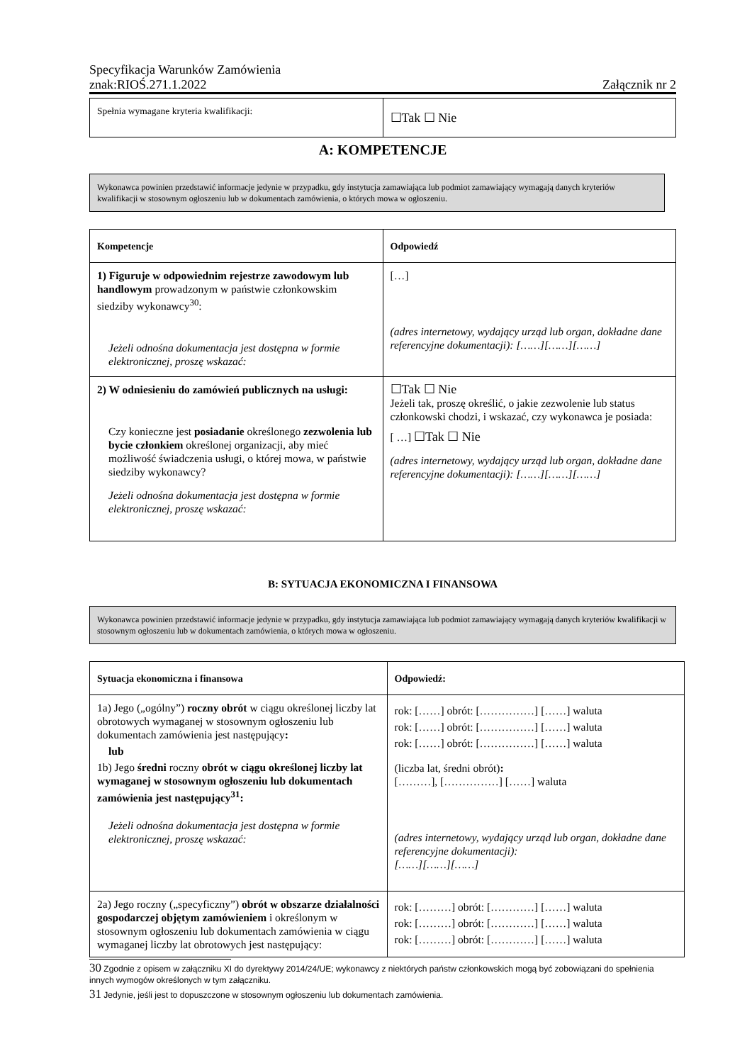Specyfikacja Warunków Zamówienia
znak:RIOŚ.271.1.2022 Załącznik nr 2
| Spełnia wymagane kryteria kwalifikacji: | ☐Tak ☐ Nie |
A: KOMPETENCJE
Wykonawca powinien przedstawić informacje jedynie w przypadku, gdy instytucja zamawiająca lub podmiot zamawiający wymagają danych kryteriów kwalifikacji w stosownym ogłoszeniu lub w dokumentach zamówienia, o których mowa w ogłoszeniu.
| Kompetencje | Odpowiedź |
| --- | --- |
| 1) Figuruje w odpowiednim rejestrze zawodowym lub handlowym prowadzonym w państwie członkowskim siedziby wykonawcy<sup>30</sup>: Jeżeli odnośna dokumentacja jest dostępna w formie elektronicznej, proszę wskazać: | […] (adres internetowy, wydający urząd lub organ, dokładne dane referencyjne dokumentacji): [……][……][……] |
| 2) W odniesieniu do zamówień publicznych na usługi: Czy konieczne jest posiadanie określonego zezwolenia lub bycie członkiem określonej organizacji, aby mieć możliwość świadczenia usługi, o której mowa, w państwie siedziby wykonawcy? Jeżeli odnośna dokumentacja jest dostępna w formie elektronicznej, proszę wskazać: | ☐Tak ☐ Nie Jeżeli tak, proszę określić, o jakie zezwolenie lub status członkowski chodzi, i wskazać, czy wykonawca je posiada: [ …] ☐Tak ☐ Nie (adres internetowy, wydający urząd lub organ, dokładne dane referencyjne dokumentacji): [……][……][……] |
B: SYTUACJA EKONOMICZNA I FINANSOWA
Wykonawca powinien przedstawić informacje jedynie w przypadku, gdy instytucja zamawiająca lub podmiot zamawiający wymagają danych kryteriów kwalifikacji w stosownym ogłoszeniu lub w dokumentach zamówienia, o których mowa w ogłoszeniu.
| Sytuacja ekonomiczna i finansowa | Odpowiedź: |
| --- | --- |
| 1a) Jego („ogólny”) roczny obrót w ciągu określonej liczby lat obrotowych wymaganej w stosownym ogłoszeniu lub dokumentach zamówienia jest następujący : lub 1b) Jego średni roczny obrót w ciągu określonej liczby lat wymaganej w stosownym ogłoszeniu lub dokumentach zamówienia jest następujący<sup>31</sup>: Jeżeli odnośna dokumentacja jest dostępna w formie elektronicznej, proszę wskazać: | rok: [……] obrót: [……………] [……] waluta rok: [……] obrót: [……………] [……] waluta rok: [……] obrót: [……………] [……] waluta (liczba lat, średni obrót) : [………], [……………] [……] waluta (adres internetowy, wydający urząd lub organ, dokładne dane referencyjne dokumentacji): [……][……][……] |
| 2a) Jego roczny („specyficzny”) obrót w obszarze działalności gospodarczej objętym zamówieniem i określonym w stosownym ogłoszeniu lub dokumentach zamówienia w ciągu wymaganej liczby lat obrotowych jest następujący: | rok: [………] obrót: […………] [……] waluta rok: [………] obrót: […………] [……] waluta rok: [………] obrót: […………] [……] waluta |
30 Zgodnie z opisem w załączniku XI do dyrektywy 2014/24/UE; wykonawcy z niektórych państw członkowskich mogą być zobowiązani do spełnienia innych wymogów określonych w tym załączniku.
31 Jedynie, jeśli jest to dopuszczone w stosownym ogłoszeniu lub dokumentach zamówienia.